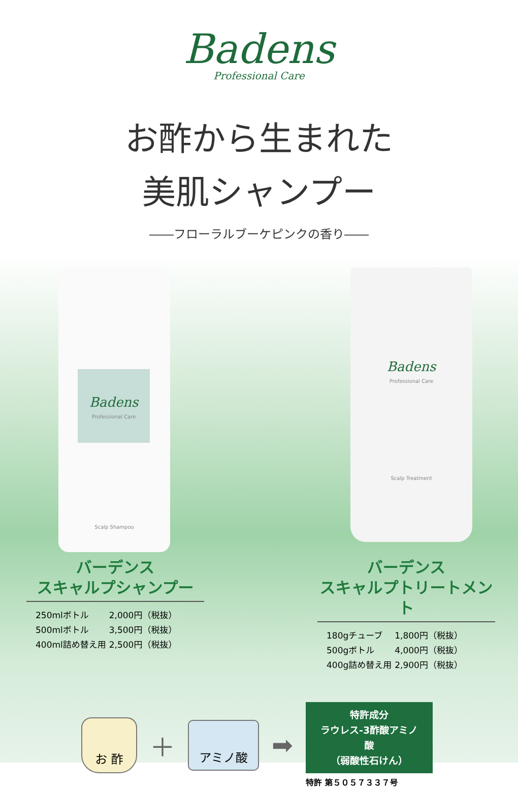Badens
Professional Care
お酢から生まれた
美肌シャンプー
――フローラルブーケピンクの香り――
Badens
Professional Care
Scalp Shampoo
Badens
Professional Care
Scalp Treatment
バーデンス
スキャルプシャンプー
| 250mlボトル | 2,000円（税抜） |
| 500mlボトル | 3,500円（税抜） |
| 400ml詰め替え用 | 2,500円（税抜） |
バーデンス
スキャルプトリートメント
| 180gチューブ | 1,800円（税抜） |
| 500gボトル | 4,000円（税抜） |
| 400g詰め替え用 | 2,900円（税抜） |
お 酢
＋
アミノ酸
➡
特許成分
ラウレス-3酢酸アミノ酸
（弱酸性石けん）
特許 第５０５７３３７号